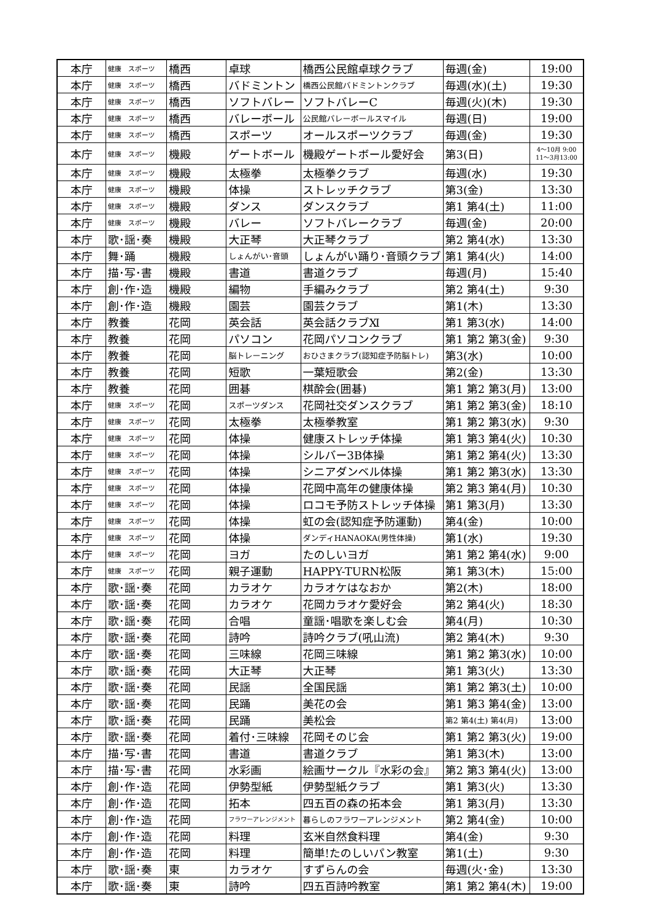| 本庁 | 健康 スポーツ | 橋西 | 卓球 | 橋西公民館卓球クラブ | 毎週(金) | 19:00 |
| 本庁 | 健康 スポーツ | 橋西 | バドミントン | 橋西公民館バドミントンクラブ | 毎週(水)(土) | 19:30 |
| 本庁 | 健康 スポーツ | 橋西 | ソフトバレー | ソフトバレーC | 毎週(火)(木) | 19:30 |
| 本庁 | 健康 スポーツ | 橋西 | バレーボール | 公民館バレーボールスマイル | 毎週(日) | 19:00 |
| 本庁 | 健康 スポーツ | 橋西 | スポーツ | オールスポーツクラブ | 毎週(金) | 19:30 |
| 本庁 | 健康 スポーツ | 機殿 | ゲートボール | 機殿ゲートボール愛好会 | 第3(日) | 4～10月 9:00 11～3月13:00 |
| 本庁 | 健康 スポーツ | 機殿 | 太極拳 | 太極拳クラブ | 毎週(水) | 19:30 |
| 本庁 | 健康 スポーツ | 機殿 | 体操 | ストレッチクラブ | 第3(金) | 13:30 |
| 本庁 | 健康 スポーツ | 機殿 | ダンス | ダンスクラブ | 第1 第4(土) | 11:00 |
| 本庁 | 健康 スポーツ | 機殿 | バレー | ソフトバレークラブ | 毎週(金) | 20:00 |
| 本庁 | 歌･謡･奏 | 機殿 | 大正琴 | 大正琴クラブ | 第2 第4(水) | 13:30 |
| 本庁 | 舞･踊 | 機殿 | しょんがい･音頭 | しょんがい踊り･音頭クラブ | 第1 第4(火) | 14:00 |
| 本庁 | 描･写･書 | 機殿 | 書道 | 書道クラブ | 毎週(月) | 15:40 |
| 本庁 | 創･作･造 | 機殿 | 編物 | 手編みクラブ | 第2 第4(土) | 9:30 |
| 本庁 | 創･作･造 | 機殿 | 園芸 | 園芸クラブ | 第1(木) | 13:30 |
| 本庁 | 教養 | 花岡 | 英会話 | 英会話クラブⅪ | 第1 第3(水) | 14:00 |
| 本庁 | 教養 | 花岡 | パソコン | 花岡パソコンクラブ | 第1 第2 第3(金) | 9:30 |
| 本庁 | 教養 | 花岡 | 脳トレーニング | おひさまクラブ(認知症予防脳トレ) | 第3(水) | 10:00 |
| 本庁 | 教養 | 花岡 | 短歌 | 一葉短歌会 | 第2(金) | 13:30 |
| 本庁 | 教養 | 花岡 | 囲碁 | 棋酔会(囲碁) | 第1 第2 第3(月) | 13:00 |
| 本庁 | 健康 スポーツ | 花岡 | スポーツダンス | 花岡社交ダンスクラブ | 第1 第2 第3(金) | 18:10 |
| 本庁 | 健康 スポーツ | 花岡 | 太極拳 | 太極拳教室 | 第1 第2 第3(水) | 9:30 |
| 本庁 | 健康 スポーツ | 花岡 | 体操 | 健康ストレッチ体操 | 第1 第3 第4(火) | 10:30 |
| 本庁 | 健康 スポーツ | 花岡 | 体操 | シルバー3B体操 | 第1 第2 第4(火) | 13:30 |
| 本庁 | 健康 スポーツ | 花岡 | 体操 | シニアダンベル体操 | 第1 第2 第3(水) | 13:30 |
| 本庁 | 健康 スポーツ | 花岡 | 体操 | 花岡中高年の健康体操 | 第2 第3 第4(月) | 10:30 |
| 本庁 | 健康 スポーツ | 花岡 | 体操 | ロコモ予防ストレッチ体操 | 第1 第3(月) | 13:30 |
| 本庁 | 健康 スポーツ | 花岡 | 体操 | 虹の会(認知症予防運動) | 第4(金) | 10:00 |
| 本庁 | 健康 スポーツ | 花岡 | 体操 | ダンディHANAOKA(男性体操) | 第1(水) | 19:30 |
| 本庁 | 健康 スポーツ | 花岡 | ヨガ | たのしいヨガ | 第1 第2 第4(水) | 9:00 |
| 本庁 | 健康 スポーツ | 花岡 | 親子運動 | HAPPY-TURN松阪 | 第1 第3(木) | 15:00 |
| 本庁 | 歌･謡･奏 | 花岡 | カラオケ | カラオケはなおか | 第2(木) | 18:00 |
| 本庁 | 歌･謡･奏 | 花岡 | カラオケ | 花岡カラオケ愛好会 | 第2 第4(火) | 18:30 |
| 本庁 | 歌･謡･奏 | 花岡 | 合唱 | 童謡･唱歌を楽しむ会 | 第4(月) | 10:30 |
| 本庁 | 歌･謡･奏 | 花岡 | 詩吟 | 詩吟クラブ(吼山流) | 第2 第4(木) | 9:30 |
| 本庁 | 歌･謡･奏 | 花岡 | 三味線 | 花岡三味線 | 第1 第2 第3(水) | 10:00 |
| 本庁 | 歌･謡･奏 | 花岡 | 大正琴 | 大正琴 | 第1 第3(火) | 13:30 |
| 本庁 | 歌･謡･奏 | 花岡 | 民謡 | 全国民謡 | 第1 第2 第3(土) | 10:00 |
| 本庁 | 歌･謡･奏 | 花岡 | 民踊 | 美花の会 | 第1 第3 第4(金) | 13:00 |
| 本庁 | 歌･謡･奏 | 花岡 | 民踊 | 美松会 | 第2 第4(土) 第4(月) | 13:00 |
| 本庁 | 歌･謡･奏 | 花岡 | 着付･三味線 | 花岡そのじ会 | 第1 第2 第3(火) | 19:00 |
| 本庁 | 描･写･書 | 花岡 | 書道 | 書道クラブ | 第1 第3(木) | 13:00 |
| 本庁 | 描･写･書 | 花岡 | 水彩画 | 絵画サークル『水彩の会』 | 第2 第3 第4(火) | 13:00 |
| 本庁 | 創･作･造 | 花岡 | 伊勢型紙 | 伊勢型紙クラブ | 第1 第3(火) | 13:30 |
| 本庁 | 創･作･造 | 花岡 | 拓本 | 四五百の森の拓本会 | 第1 第3(月) | 13:30 |
| 本庁 | 創･作･造 | 花岡 | フラワーアレンジメント | 暮らしのフラワーアレンジメント | 第2 第4(金) | 10:00 |
| 本庁 | 創･作･造 | 花岡 | 料理 | 玄米自然食料理 | 第4(金) | 9:30 |
| 本庁 | 創･作･造 | 花岡 | 料理 | 簡単!たのしいパン教室 | 第1(土) | 9:30 |
| 本庁 | 歌･謡･奏 | 東 | カラオケ | すずらんの会 | 毎週(火･金) | 13:30 |
| 本庁 | 歌･謡･奏 | 東 | 詩吟 | 四五百詩吟教室 | 第1 第2 第4(木) | 19:00 |